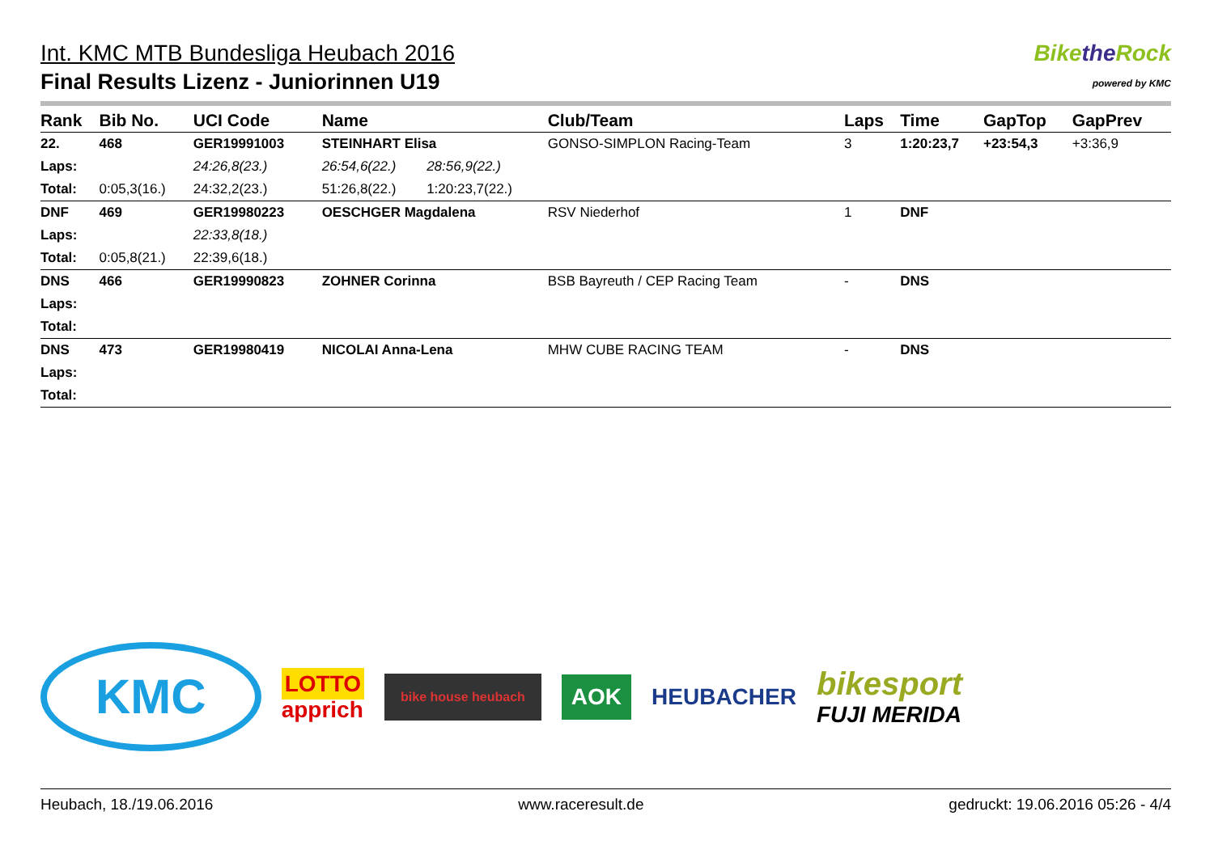Int. KMC MTB Bundesliga Heubach 2016
Final Results Lizenz - Juniorinnen U19
Bikethe Rock
powered by KMC
| Rank | Bib No. | UCI Code | Name | | | Club/Team | Laps | Time | GapTop | GapPrev |
| --- | --- | --- | --- | --- | --- | --- | --- | --- | --- | --- |
| 22. | 468 | GER19991003 | STEINHART Elisa | | | GONSO-SIMPLON Racing-Team | 3 | 1:20:23,7 | +23:54,3 | +3:36,9 |
| Laps: | | 24:26,8(23.) | 26:54,6(22.) | 28:56,9(22.) | | | | | | |
| Total: | 0:05,3(16.) | 24:32,2(23.) | 51:26,8(22.) | 1:20:23,7(22.) | | | | | | |
| DNF | 469 | GER19980223 | OESCHGER Magdalena | | | RSV Niederhof | 1 | DNF | | |
| Laps: | | 22:33,8(18.) | | | | | | | | |
| Total: | 0:05,8(21.) | 22:39,6(18.) | | | | | | | | |
| DNS | 466 | GER19990823 | ZOHNER Corinna | | | BSB Bayreuth / CEP Racing Team | - | DNS | | |
| Laps: | | | | | | | | | | |
| Total: | | | | | | | | | | |
| DNS | 473 | GER19980419 | NICOLAI Anna-Lena | | | MHW CUBE RACING TEAM | - | DNS | | |
| Laps: | | | | | | | | | | |
| Total: | | | | | | | | | | |
KMC LOTTO
apprich bike house heubach AOK HEUBACHER bikesport
FUJI MERIDA
Heubach, 18./19.06.2016 www.raceresult.de gedruckt: 19.06.2016 05:26 - 4/4